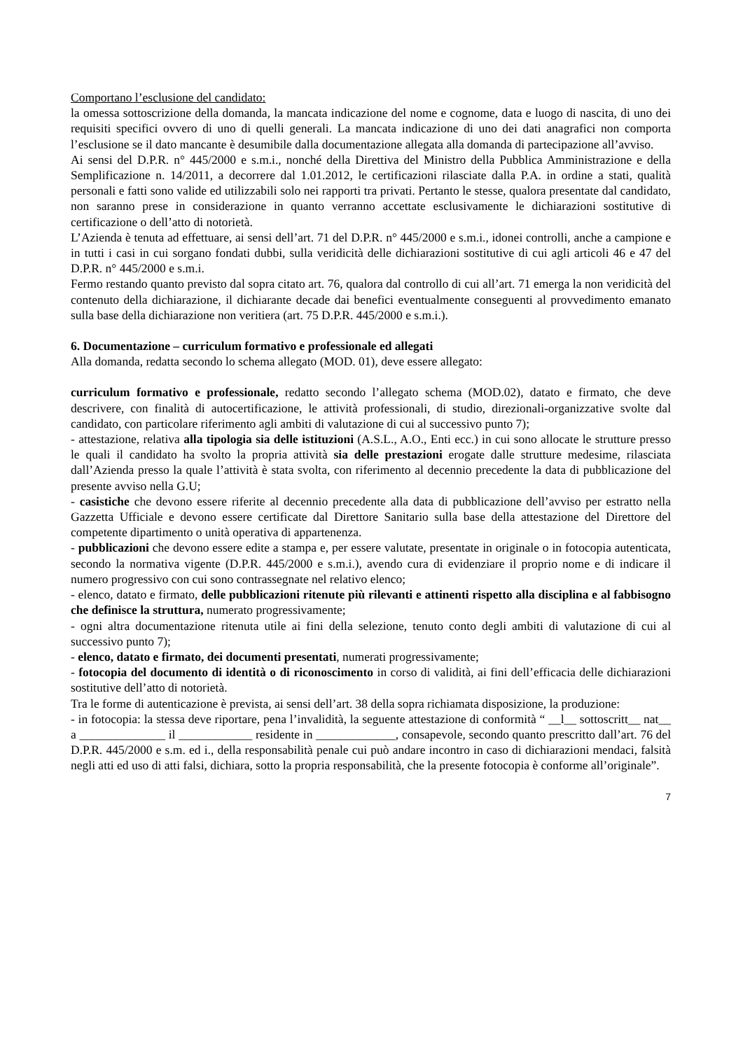Comportano l’esclusione del candidato:
la omessa sottoscrizione della domanda, la mancata indicazione del nome e cognome, data e luogo di nascita, di uno dei requisiti specifici ovvero di uno di quelli generali. La mancata indicazione di uno dei dati anagrafici non comporta l’esclusione se il dato mancante è desumibile dalla documentazione allegata alla domanda di partecipazione all’avviso.
Ai sensi del D.P.R. n° 445/2000 e s.m.i., nonché della Direttiva del Ministro della Pubblica Amministrazione e della Semplificazione n. 14/2011, a decorrere dal 1.01.2012, le certificazioni rilasciate dalla P.A. in ordine a stati, qualità personali e fatti sono valide ed utilizzabili solo nei rapporti tra privati. Pertanto le stesse, qualora presentate dal candidato, non saranno prese in considerazione in quanto verranno accettate esclusivamente le dichiarazioni sostitutive di certificazione o dell’atto di notorietà.
L’Azienda è tenuta ad effettuare, ai sensi dell’art. 71 del D.P.R. n° 445/2000 e s.m.i., idonei controlli, anche a campione e in tutti i casi in cui sorgano fondati dubbi, sulla veridicità delle dichiarazioni sostitutive di cui agli articoli 46 e 47 del D.P.R. n° 445/2000 e s.m.i.
Fermo restando quanto previsto dal sopra citato art. 76, qualora dal controllo di cui all’art. 71 emerga la non veridicità del contenuto della dichiarazione, il dichiarante decade dai benefici eventualmente conseguenti al provvedimento emanato sulla base della dichiarazione non veritiera (art. 75 D.P.R. 445/2000 e s.m.i.).
6. Documentazione – curriculum formativo e professionale ed allegati
Alla domanda, redatta secondo lo schema allegato (MOD. 01), deve essere allegato:
curriculum formativo e professionale, redatto secondo l’allegato schema (MOD.02), datato e firmato, che deve descrivere, con finalità di autocertificazione, le attività professionali, di studio, direzionali-organizzative svolte dal candidato, con particolare riferimento agli ambiti di valutazione di cui al successivo punto 7);
- attestazione, relativa alla tipologia sia delle istituzioni (A.S.L., A.O., Enti ecc.) in cui sono allocate le strutture presso le quali il candidato ha svolto la propria attività sia delle prestazioni erogate dalle strutture medesime, rilasciata dall’Azienda presso la quale l’attività è stata svolta, con riferimento al decennio precedente la data di pubblicazione del presente avviso nella G.U;
- casistiche che devono essere riferite al decennio precedente alla data di pubblicazione dell’avviso per estratto nella Gazzetta Ufficiale e devono essere certificate dal Direttore Sanitario sulla base della attestazione del Direttore del competente dipartimento o unità operativa di appartenenza.
- pubblicazioni che devono essere edite a stampa e, per essere valutate, presentate in originale o in fotocopia autenticata, secondo la normativa vigente (D.P.R. 445/2000 e s.m.i.), avendo cura di evidenziare il proprio nome e di indicare il numero progressivo con cui sono contrassegnate nel relativo elenco;
- elenco, datato e firmato, delle pubblicazioni ritenute più rilevanti e attinenti rispetto alla disciplina e al fabbisogno che definisce la struttura, numerato progressivamente;
- ogni altra documentazione ritenuta utile ai fini della selezione, tenuto conto degli ambiti di valutazione di cui al successivo punto 7);
- elenco, datato e firmato, dei documenti presentati, numerati progressivamente;
- fotocopia del documento di identità o di riconoscimento in corso di validità, ai fini dell’efficacia delle dichiarazioni sostitutive dell’atto di notorietà.
Tra le forme di autenticazione è prevista, ai sensi dell’art. 38 della sopra richiamata disposizione, la produzione:
- in fotocopia: la stessa deve riportare, pena l’invalidità, la seguente attestazione di conformità “ __l__ sottoscritt__ nat__ a ______________ il ____________ residente in _____________, consapevole, secondo quanto prescritto dall’art. 76 del D.P.R. 445/2000 e s.m. ed i., della responsabilità penale cui può andare incontro in caso di dichiarazioni mendaci, falsità negli atti ed uso di atti falsi, dichiara, sotto la propria responsabilità, che la presente fotocopia è conforme all’originale”.
7